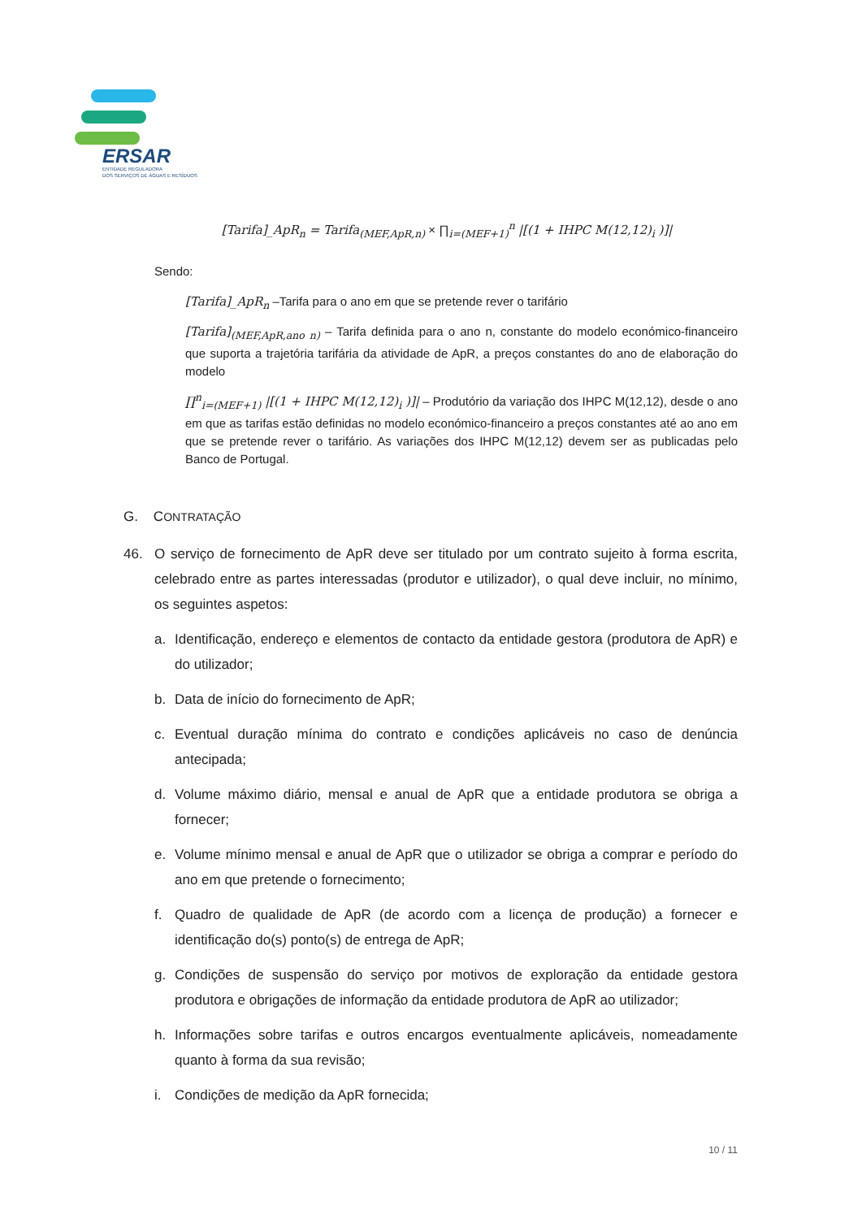ERSAR
ENTIDADE REGULADORA
DOS SERVIÇOS DE ÁGUAS E RESÍDUOS
[Tarifa]_ApR<sub>n</sub> = Tarifa<sub>(MEF,ApR,n)</sub> × ∏<sub>i=(MEF+1)</sub><sup>n</sup> |[(1 + IHPC M(12,12)<sub>i</sub> )]|
Sendo:
[Tarifa]_ApR<sub>n</sub> –Tarifa para o ano em que se pretende rever o tarifário
[Tarifa]<sub>(MEF,ApR,ano n)</sub> – Tarifa definida para o ano n, constante do modelo económico-financeiro que suporta a trajetória tarifária da atividade de ApR, a preços constantes do ano de elaboração do modelo
∏<sup>n</sup><sub>i=(MEF+1)</sub> |[(1 + IHPC M(12,12)<sub>i</sub> )]| – Produtório da variação dos IHPC M(12,12), desde o ano em que as tarifas estão definidas no modelo económico-financeiro a preços constantes até ao ano em que se pretende rever o tarifário. As variações dos IHPC M(12,12) devem ser as publicadas pelo Banco de Portugal.
G. CONTRATAÇÃO
46. O serviço de fornecimento de ApR deve ser titulado por um contrato sujeito à forma escrita, celebrado entre as partes interessadas (produtor e utilizador), o qual deve incluir, no mínimo, os seguintes aspetos:
a. Identificação, endereço e elementos de contacto da entidade gestora (produtora de ApR) e do utilizador;
b. Data de início do fornecimento de ApR;
c. Eventual duração mínima do contrato e condições aplicáveis no caso de denúncia antecipada;
d. Volume máximo diário, mensal e anual de ApR que a entidade produtora se obriga a fornecer;
e. Volume mínimo mensal e anual de ApR que o utilizador se obriga a comprar e período do ano em que pretende o fornecimento;
f. Quadro de qualidade de ApR (de acordo com a licença de produção) a fornecer e identificação do(s) ponto(s) de entrega de ApR;
g. Condições de suspensão do serviço por motivos de exploração da entidade gestora produtora e obrigações de informação da entidade produtora de ApR ao utilizador;
h. Informações sobre tarifas e outros encargos eventualmente aplicáveis, nomeadamente quanto à forma da sua revisão;
i. Condições de medição da ApR fornecida;
10 / 11